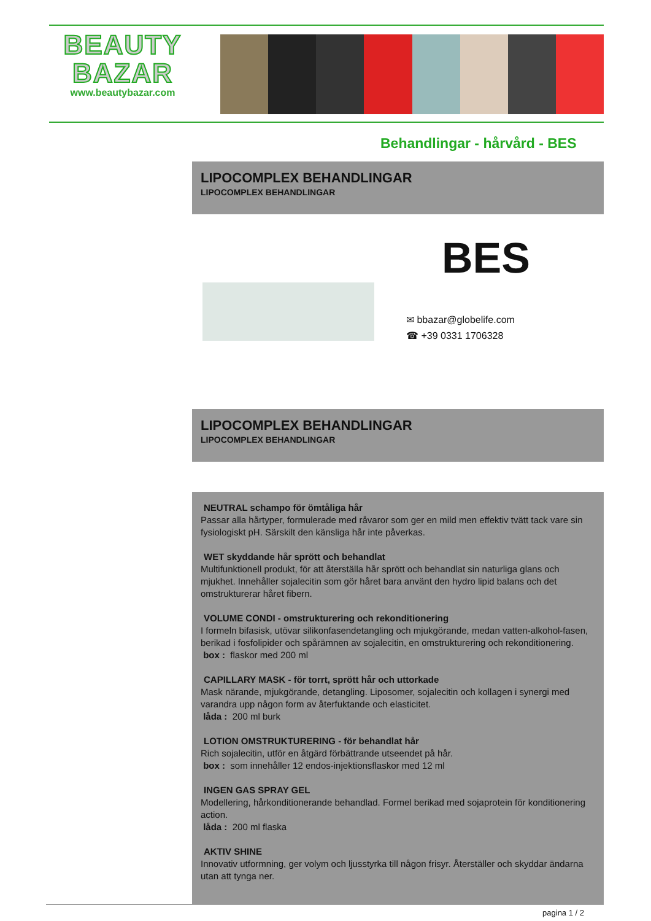BEAUTY
BAZAR
www.beautybazar.com
Behandlingar - hårvård - BES
LIPOCOMPLEX BEHANDLINGAR
LIPOCOMPLEX BEHANDLINGAR
BES
✉ bbazar@globelife.com
☎ +39 0331 1706328
LIPOCOMPLEX BEHANDLINGAR
LIPOCOMPLEX BEHANDLINGAR
NEUTRAL schampo för ömtåliga hår
Passar alla hårtyper, formulerade med råvaror som ger en mild men effektiv tvätt tack vare sin fysiologiskt pH. Särskilt den känsliga hår inte påverkas.
WET skyddande hår sprött och behandlat
Multifunktionell produkt, för att återställa hår sprött och behandlat sin naturliga glans och mjukhet. Innehåller sojalecitin som gör håret bara använt den hydro lipid balans och det omstrukturerar håret fibern.
VOLUME CONDI - omstrukturering och rekonditionering
I formeln bifasisk, utövar silikonfasendetangling och mjukgörande, medan vatten-alkohol-fasen, berikad i fosfolipider och spårämnen av sojalecitin, en omstrukturering och rekonditionering.
box : flaskor med 200 ml
CAPILLARY MASK - för torrt, sprött hår och uttorkade
Mask närande, mjukgörande, detangling. Liposomer, sojalecitin och kollagen i synergi med varandra upp någon form av återfuktande och elasticitet.
låda : 200 ml burk
LOTION OMSTRUKTURERING - för behandlat hår
Rich sojalecitin, utför en åtgärd förbättrande utseendet på hår.
box : som innehåller 12 endos-injektionsflaskor med 12 ml
INGEN GAS SPRAY GEL
Modellering, hårkonditionerande behandlad. Formel berikad med sojaprotein för konditionering action.
låda : 200 ml flaska
AKTIV SHINE
Innovativ utformning, ger volym och ljusstyrka till någon frisyr. Återställer och skyddar ändarna utan att tynga ner.
pagina 1 / 2